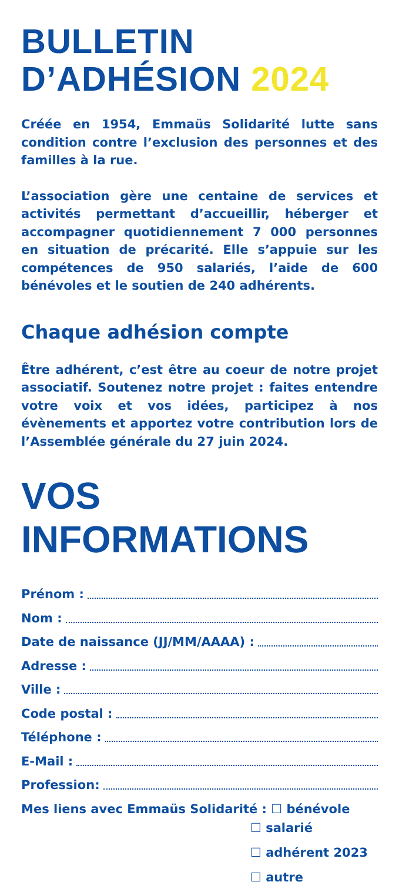BULLETIN
D’ADHÉSION 2024
Créée en 1954, Emmaüs Solidarité lutte sans condition contre l’exclusion des personnes et des familles à la rue.
L’association gère une centaine de services et activités permettant d’accueillir, héberger et accompagner quotidiennement 7 000 personnes en situation de précarité. Elle s’appuie sur les compétences de 950 salariés, l’aide de 600 bénévoles et le soutien de 240 adhérents.
Chaque adhésion compte
Être adhérent, c’est être au coeur de notre projet associatif. Soutenez notre projet : faites entendre votre voix et vos idées, participez à nos évènements et apportez votre contribution lors de l’Assemblée générale du 27 juin 2024.
VOS INFORMATIONS
Prénom :
Nom :
Date de naissance (JJ/MM/AAAA) :
Adresse :
Ville :
Code postal :
Téléphone :
E-Mail :
Profession:
Mes liens avec Emmaüs Solidarité : ☐ bénévole
☐ salarié
☐ adhérent 2023
☐ autre